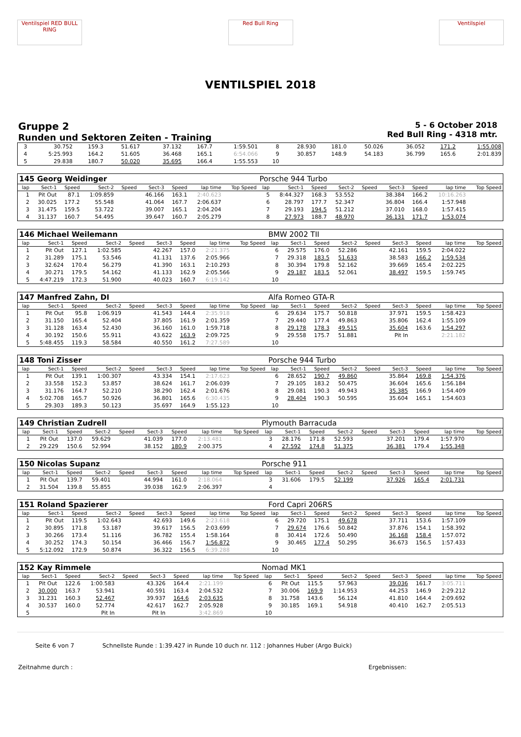Ventilspiel RED BULL RING
Red Bull Ring Ventilspiel
VENTILSPIEL 2018
Gruppe 2
Runden und Sektoren Zeiten - Training
5 - 6 October 2018
Red Bull Ring - 4318 mtr.
| 3 | 30.752 | 159.3 | 51.617 | | 37.132 | 167.7 | 1:59.501 | | 8 | 28.930 | 181.0 | 50.026 | | 36.052 | 171.2 | 1:55.008 |
| 4 | 5:25.993 | 164.2 | 51.605 | | 36.468 | 165.1 | 6:54.066 | | 9 | 30.857 | 148.9 | 54.183 | | 36.799 | 165.6 | 2:01.839 |
| 5 | 29.838 | 180.7 | 50.020 | | 35.695 | 166.4 | 1:55.553 | | 10 | | | | | | | |
| 145 Georg Weidinger | | | | | | | | | Porsche 944 Turbo | | | | | | | | |
| lap | Sect-1 | Speed | Sect-2 | Speed | Sect-3 | Speed | lap time | Top Speed | lap | Sect-1 | Speed | Sect-2 | Speed | Sect-3 | Speed | lap time | Top Speed |
| 1 | Pit Out | 87.1 | 1:09.859 | | 46.166 | 163.1 | 2:40.623 | | 5 | 8:44.327 | 168.3 | 53.552 | | 38.384 | 166.2 | 10:16.263 | |
| 2 | 30.025 | 177.2 | 55.548 | | 41.064 | 167.7 | 2:06.637 | | 6 | 28.797 | 177.7 | 52.347 | | 36.804 | 166.4 | 1:57.948 | |
| 3 | 31.475 | 159.5 | 53.722 | | 39.007 | 165.1 | 2:04.204 | | 7 | 29.193 | 194.5 | 51.212 | | 37.010 | 168.0 | 1:57.415 | |
| 4 | 31.137 | 160.7 | 54.495 | | 39.647 | 160.7 | 2:05.279 | | 8 | 27.973 | 188.7 | 48.970 | | 36.131 | 171.7 | 1:53.074 | |
| 146 Michael Weilemann | | | | | | | | | BMW 2002 TII | | | | | | | | |
| lap | Sect-1 | Speed | Sect-2 | Speed | Sect-3 | Speed | lap time | Top Speed | lap | Sect-1 | Speed | Sect-2 | Speed | Sect-3 | Speed | lap time | Top Speed |
| 1 | Pit Out | 127.1 | 1:02.585 | | 42.267 | 157.0 | 2:21.375 | | 6 | 29.575 | 176.0 | 52.286 | | 42.161 | 159.5 | 2:04.022 | |
| 2 | 31.289 | 175.1 | 53.546 | | 41.131 | 137.6 | 2:05.966 | | 7 | 29.318 | 183.5 | 51.633 | | 38.583 | 166.2 | 1:59.534 | |
| 3 | 32.624 | 170.4 | 56.279 | | 41.390 | 163.1 | 2:10.293 | | 8 | 30.394 | 179.8 | 52.162 | | 39.669 | 165.4 | 2:02.225 | |
| 4 | 30.271 | 179.5 | 54.162 | | 41.133 | 162.9 | 2:05.566 | | 9 | 29.187 | 183.5 | 52.061 | | 38.497 | 159.5 | 1:59.745 | |
| 5 | 4:47.219 | 172.3 | 51.900 | | 40.023 | 160.7 | 6:19.142 | | 10 | | | | | | | | |
| 147 Manfred Zahn, DI | | | | | | | | | Alfa Romeo GTA-R | | | | | | | | |
| lap | Sect-1 | Speed | Sect-2 | Speed | Sect-3 | Speed | lap time | Top Speed | lap | Sect-1 | Speed | Sect-2 | Speed | Sect-3 | Speed | lap time | Top Speed |
| 1 | Pit Out | 95.8 | 1:06.919 | | 41.543 | 144.4 | 2:35.918 | | 6 | 29.634 | 175.7 | 50.818 | | 37.971 | 159.5 | 1:58.423 | |
| 2 | 31.150 | 165.4 | 52.404 | | 37.805 | 161.9 | 2:01.359 | | 7 | 29.440 | 177.4 | 49.863 | | 35.806 | 162.4 | 1:55.109 | |
| 3 | 31.128 | 163.4 | 52.430 | | 36.160 | 161.0 | 1:59.718 | | 8 | 29.178 | 178.3 | 49.515 | | 35.604 | 163.6 | 1:54.297 | |
| 4 | 30.192 | 150.6 | 55.911 | | 43.622 | 163.9 | 2:09.725 | | 9 | 29.558 | 175.7 | 51.881 | | Pit In | | 2:21.182 | |
| 5 | 5:48.455 | 119.3 | 58.584 | | 40.550 | 161.2 | 7:27.589 | | 10 | | | | | | | | |
| 148 Toni Zisser | | | | | | | | | Porsche 944 Turbo | | | | | | | | |
| lap | Sect-1 | Speed | Sect-2 | Speed | Sect-3 | Speed | lap time | Top Speed | lap | Sect-1 | Speed | Sect-2 | Speed | Sect-3 | Speed | lap time | Top Speed |
| 1 | Pit Out | 139.1 | 1:00.307 | | 43.334 | 154.1 | 2:17.623 | | 6 | 28.652 | 190.7 | 49.860 | | 35.864 | 169.8 | 1:54.376 | |
| 2 | 33.558 | 152.3 | 53.857 | | 38.624 | 161.7 | 2:06.039 | | 7 | 29.105 | 183.2 | 50.475 | | 36.604 | 165.6 | 1:56.184 | |
| 3 | 31.176 | 164.7 | 52.210 | | 38.290 | 162.4 | 2:01.676 | | 8 | 29.081 | 190.3 | 49.943 | | 35.385 | 166.9 | 1:54.409 | |
| 4 | 5:02.708 | 165.7 | 50.926 | | 36.801 | 165.6 | 6:30.435 | | 9 | 28.404 | 190.3 | 50.595 | | 35.604 | 165.1 | 1:54.603 | |
| 5 | 29.303 | 189.3 | 50.123 | | 35.697 | 164.9 | 1:55.123 | | 10 | | | | | | | | |
| 149 Christian Zudrell | | | | | | | | | Plymouth Barracuda | | | | | | | | |
| lap | Sect-1 | Speed | Sect-2 | Speed | Sect-3 | Speed | lap time | Top Speed | lap | Sect-1 | Speed | Sect-2 | Speed | Sect-3 | Speed | lap time | Top Speed |
| 1 | Pit Out | 137.0 | 59.629 | | 41.039 | 177.0 | 2:13.481 | | 3 | 28.176 | 171.8 | 52.593 | | 37.201 | 179.4 | 1:57.970 | |
| 2 | 29.229 | 150.6 | 52.994 | | 38.152 | 180.9 | 2:00.375 | | 4 | 27.592 | 174.8 | 51.375 | | 36.381 | 179.4 | 1:55.348 | |
| 150 Nicolas Supanz | | | | | | | | | Porsche 911 | | | | | | | | |
| lap | Sect-1 | Speed | Sect-2 | Speed | Sect-3 | Speed | lap time | Top Speed | lap | Sect-1 | Speed | Sect-2 | Speed | Sect-3 | Speed | lap time | Top Speed |
| 1 | Pit Out | 139.7 | 59.401 | | 44.994 | 161.0 | 2:18.064 | | 3 | 31.606 | 179.5 | 52.199 | | 37.926 | 165.4 | 2:01.731 | |
| 2 | 31.504 | 139.8 | 55.855 | | 39.038 | 162.9 | 2:06.397 | | 4 | | | | | | | | |
| 151 Roland Spazierer | | | | | | | | | Ford Capri 206RS | | | | | | | | |
| lap | Sect-1 | Speed | Sect-2 | Speed | Sect-3 | Speed | lap time | Top Speed | lap | Sect-1 | Speed | Sect-2 | Speed | Sect-3 | Speed | lap time | Top Speed |
| 1 | Pit Out | 119.5 | 1:02.643 | | 42.693 | 149.6 | 2:23.618 | | 6 | 29.720 | 175.1 | 49.678 | | 37.711 | 153.6 | 1:57.109 | |
| 2 | 30.895 | 171.8 | 53.187 | | 39.617 | 156.5 | 2:03.699 | | 7 | 29.674 | 176.6 | 50.842 | | 37.876 | 154.1 | 1:58.392 | |
| 3 | 30.266 | 173.4 | 51.116 | | 36.782 | 155.4 | 1:58.164 | | 8 | 30.414 | 172.6 | 50.490 | | 36.168 | 158.4 | 1:57.072 | |
| 4 | 30.252 | 174.3 | 50.154 | | 36.466 | 156.7 | 1:56.872 | | 9 | 30.465 | 177.4 | 50.295 | | 36.673 | 156.5 | 1:57.433 | |
| 5 | 5:12.092 | 172.9 | 50.874 | | 36.322 | 156.5 | 6:39.288 | | 10 | | | | | | | | |
| 152 Kay Rimmele | | | | | | | | | Nomad MK1 | | | | | | | | |
| lap | Sect-1 | Speed | Sect-2 | Speed | Sect-3 | Speed | lap time | Top Speed | lap | Sect-1 | Speed | Sect-2 | Speed | Sect-3 | Speed | lap time | Top Speed |
| 1 | Pit Out | 122.6 | 1:00.583 | | 43.326 | 164.4 | 2:21.199 | | 6 | Pit Out | 115.5 | 57.963 | | 39.036 | 161.7 | 3:05.711 | |
| 2 | 30.000 | 163.7 | 53.941 | | 40.591 | 163.4 | 2:04.532 | | 7 | 30.006 | 169.9 | 1:14.953 | | 44.253 | 146.9 | 2:29.212 | |
| 3 | 31.231 | 160.3 | 52.467 | | 39.937 | 164.6 | 2:03.635 | | 8 | 31.758 | 143.6 | 56.124 | | 41.810 | 164.4 | 2:09.692 | |
| 4 | 30.537 | 160.0 | 52.774 | | 42.617 | 162.7 | 2:05.928 | | 9 | 30.185 | 169.1 | 54.918 | | 40.410 | 162.7 | 2:05.513 | |
| 5 | | | Pit In | | Pit In | | 3:42.869 | | 10 | | | | | | | | |
Seite 6 von 7 Schnellste Runde : 1:39.427 in Runde 10 duch nr. 112 : Johannes Huber (Argo Buick)
Zeitnahme durch : Ergebnissen: